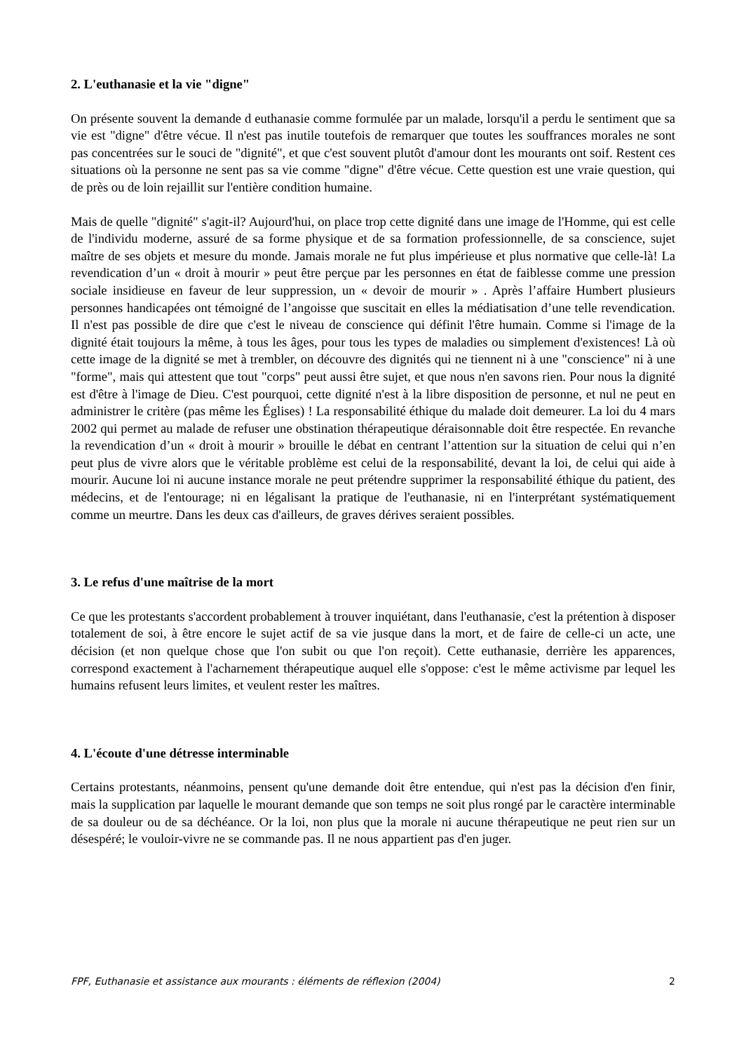2. L'euthanasie et la vie "digne"
On présente souvent la demande d euthanasie comme formulée par un malade, lorsqu'il a perdu le sentiment que sa vie est "digne" d'être vécue. Il n'est pas inutile toutefois de remarquer que toutes les souffrances morales ne sont pas concentrées sur le souci de "dignité", et que c'est souvent plutôt d'amour dont les mourants ont soif. Restent ces situations où la personne ne sent pas sa vie comme "digne" d'être vécue. Cette question est une vraie question, qui de près ou de loin rejaillit sur l'entière condition humaine.
Mais de quelle "dignité" s'agit-il? Aujourd'hui, on place trop cette dignité dans une image de l'Homme, qui est celle de l'individu moderne, assuré de sa forme physique et de sa formation professionnelle, de sa conscience, sujet maître de ses objets et mesure du monde. Jamais morale ne fut plus impérieuse et plus normative que celle-là! La revendication d’un « droit à mourir » peut être perçue par les personnes en état de faiblesse comme une pression sociale insidieuse en faveur de leur suppression, un « devoir de mourir » . Après l’affaire Humbert plusieurs personnes handicapées ont témoigné de l’angoisse que suscitait en elles la médiatisation d’une telle revendication. Il n'est pas possible de dire que c'est le niveau de conscience qui définit l'être humain. Comme si l'image de la dignité était toujours la même, à tous les âges, pour tous les types de maladies ou simplement d'existences! Là où cette image de la dignité se met à trembler, on découvre des dignités qui ne tiennent ni à une "conscience" ni à une "forme", mais qui attestent que tout "corps" peut aussi être sujet, et que nous n'en savons rien. Pour nous la dignité est d'être à l'image de Dieu. C'est pourquoi, cette dignité n'est à la libre disposition de personne, et nul ne peut en administrer le critère (pas même les Églises) ! La responsabilité éthique du malade doit demeurer. La loi du 4 mars 2002 qui permet au malade de refuser une obstination thérapeutique déraisonnable doit être respectée. En revanche la revendication d’un « droit à mourir » brouille le débat en centrant l’attention sur la situation de celui qui n’en peut plus de vivre alors que le véritable problème est celui de la responsabilité, devant la loi, de celui qui aide à mourir. Aucune loi ni aucune instance morale ne peut prétendre supprimer la responsabilité éthique du patient, des médecins, et de l'entourage; ni en légalisant la pratique de l'euthanasie, ni en l'interprétant systématiquement comme un meurtre. Dans les deux cas d'ailleurs, de graves dérives seraient possibles.
3. Le refus d'une maîtrise de la mort
Ce que les protestants s'accordent probablement à trouver inquiétant, dans l'euthanasie, c'est la prétention à disposer totalement de soi, à être encore le sujet actif de sa vie jusque dans la mort, et de faire de celle-ci un acte, une décision (et non quelque chose que l'on subit ou que l'on reçoit). Cette euthanasie, derrière les apparences, correspond exactement à l'acharnement thérapeutique auquel elle s'oppose: c'est le même activisme par lequel les humains refusent leurs limites, et veulent rester les maîtres.
4. L'écoute d'une détresse interminable
Certains protestants, néanmoins, pensent qu'une demande doit être entendue, qui n'est pas la décision d'en finir, mais la supplication par laquelle le mourant demande que son temps ne soit plus rongé par le caractère interminable de sa douleur ou de sa déchéance. Or la loi, non plus que la morale ni aucune thérapeutique ne peut rien sur un désespéré; le vouloir-vivre ne se commande pas. Il ne nous appartient pas d'en juger.
FPF, Euthanasie et assistance aux mourants : éléments de réflexion (2004) 2